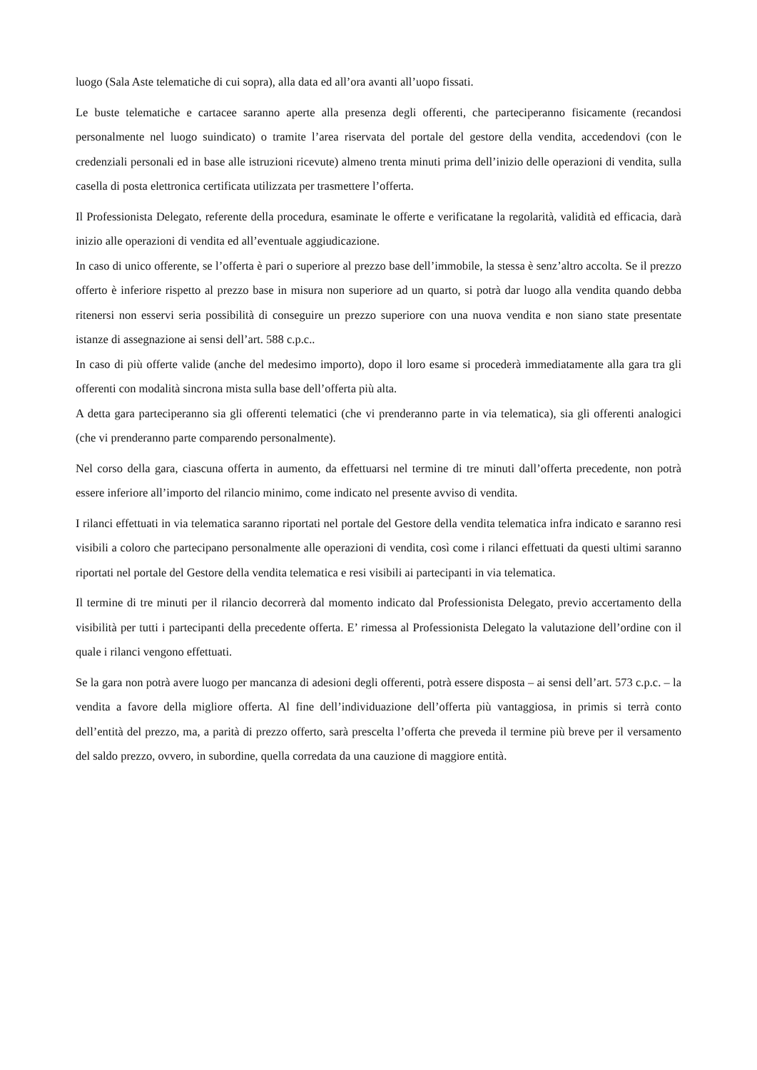luogo (Sala Aste telematiche di cui sopra), alla data ed all’ora avanti all’uopo fissati.
Le buste telematiche e cartacee saranno aperte alla presenza degli offerenti, che parteciperanno fisicamente (recandosi personalmente nel luogo suindicato) o tramite l’area riservata del portale del gestore della vendita, accedendovi (con le credenziali personali ed in base alle istruzioni ricevute) almeno trenta minuti prima dell’inizio delle operazioni di vendita, sulla casella di posta elettronica certificata utilizzata per trasmettere l’offerta.
Il Professionista Delegato, referente della procedura, esaminate le offerte e verificatane la regolarità, validità ed efficacia, darà inizio alle operazioni di vendita ed all’eventuale aggiudicazione.
In caso di unico offerente, se l’offerta è pari o superiore al prezzo base dell’immobile, la stessa è senz’altro accolta. Se il prezzo offerto è inferiore rispetto al prezzo base in misura non superiore ad un quarto, si potrà dar luogo alla vendita quando debba ritenersi non esservi seria possibilità di conseguire un prezzo superiore con una nuova vendita e non siano state presentate istanze di assegnazione ai sensi dell’art. 588 c.p.c..
In caso di più offerte valide (anche del medesimo importo), dopo il loro esame si procederà immediatamente alla gara tra gli offerenti con modalità sincrona mista sulla base dell’offerta più alta.
A detta gara parteciperanno sia gli offerenti telematici (che vi prenderanno parte in via telematica), sia gli offerenti analogici (che vi prenderanno parte comparendo personalmente).
Nel corso della gara, ciascuna offerta in aumento, da effettuarsi nel termine di tre minuti dall’offerta precedente, non potrà essere inferiore all’importo del rilancio minimo, come indicato nel presente avviso di vendita.
I rilanci effettuati in via telematica saranno riportati nel portale del Gestore della vendita telematica infra indicato e saranno resi visibili a coloro che partecipano personalmente alle operazioni di vendita, così come i rilanci effettuati da questi ultimi saranno riportati nel portale del Gestore della vendita telematica e resi visibili ai partecipanti in via telematica.
Il termine di tre minuti per il rilancio decorrerà dal momento indicato dal Professionista Delegato, previo accertamento della visibilità per tutti i partecipanti della precedente offerta. E’ rimessa al Professionista Delegato la valutazione dell’ordine con il quale i rilanci vengono effettuati.
Se la gara non potrà avere luogo per mancanza di adesioni degli offerenti, potrà essere disposta – ai sensi dell’art. 573 c.p.c. – la vendita a favore della migliore offerta. Al fine dell’individuazione dell’offerta più vantaggiosa, in primis si terrà conto dell’entità del prezzo, ma, a parità di prezzo offerto, sarà prescelta l’offerta che preveda il termine più breve per il versamento del saldo prezzo, ovvero, in subordine, quella corredata da una cauzione di maggiore entità.